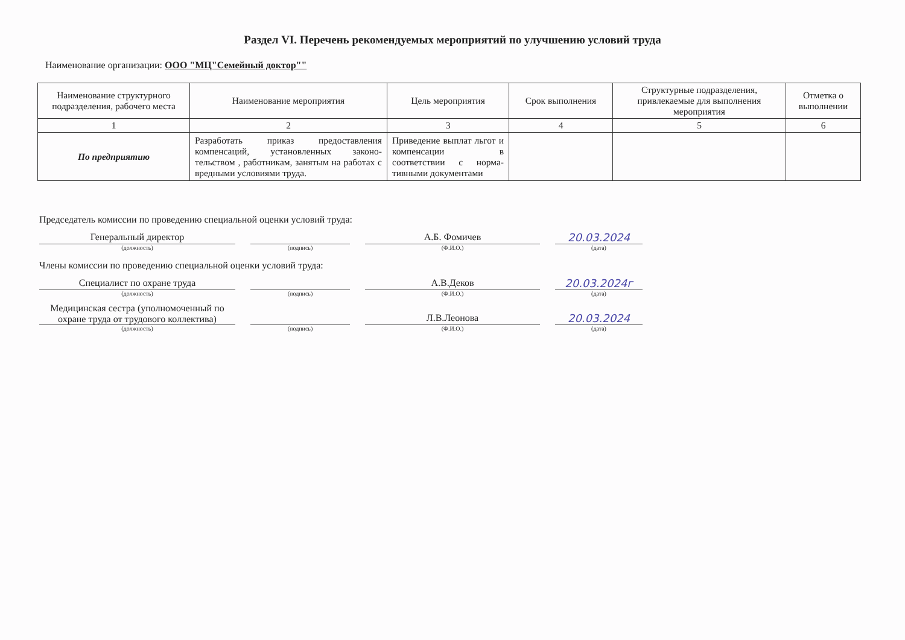Раздел VI. Перечень рекомендуемых мероприятий по улучшению условий труда
Наименование организации: ООО "МЦ"Семейный доктор""
| Наименование структурного подразделения, рабочего места | Наименование мероприятия | Цель мероприятия | Срок выполнения | Структурные подразделения, привлекаемые для выполнения мероприятия | Отметка о выполнении |
| --- | --- | --- | --- | --- | --- |
| 1 | 2 | 3 | 4 | 5 | 6 |
| По предприятию | Разработать приказ предоставления компенсаций, установленных законо-тельством , работникам, занятым на работах с вредными условиями труда. | Приведение выплат льгот и компенсации в соответствии с норма-тивными документами | | | |
Председатель комиссии по проведению специальной оценки условий труда:
Генеральный директор
(должность)
(подпись)
А.Б. Фомичев
(Ф.И.О.)
20.03.2024
(дата)
Члены комиссии по проведению специальной оценки условий труда:
Специалист по охране труда
(должность)
(подпись)
А.В.Деков
(Ф.И.О.)
20.03.2024г
(дата)
Медицинская сестра (уполномоченный по охране труда от трудового коллектива)
(должность)
(подпись)
Л.В.Леонова
(Ф.И.О.)
20.03.2024
(дата)